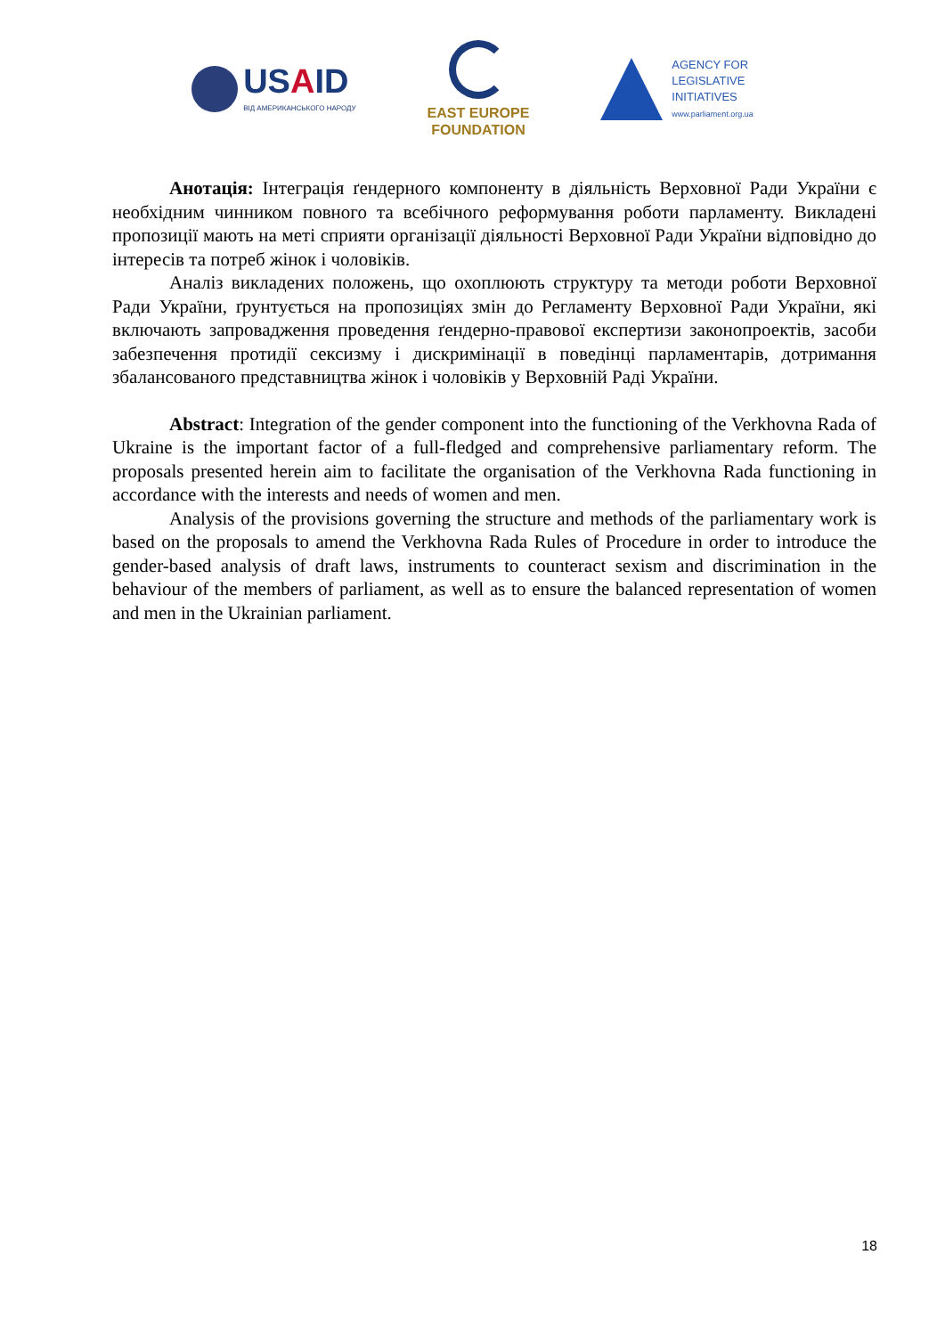USAID
ВІД АМЕРИКАНСЬКОГО НАРОДУ
EAST EUROPE
FOUNDATION
AGENCY FOR
LEGISLATIVE
INITIATIVES
www.parliament.org.ua
Анотація: Інтеграція ґендерного компоненту в діяльність Верховної Ради України є необхідним чинником повного та всебічного реформування роботи парламенту. Викладені пропозиції мають на меті сприяти організації діяльності Верховної Ради України відповідно до інтересів та потреб жінок і чоловіків.
Аналіз викладених положень, що охоплюють структуру та методи роботи Верховної Ради України, ґрунтується на пропозиціях змін до Регламенту Верховної Ради України, які включають запровадження проведення ґендерно-правової експертизи законопроектів, засоби забезпечення протидії сексизму і дискримінації в поведінці парламентарів, дотримання збалансованого представництва жінок і чоловіків у Верховній Раді України.
Abstract: Integration of the gender component into the functioning of the Verkhovna Rada of Ukraine is the important factor of a full-fledged and comprehensive parliamentary reform. The proposals presented herein aim to facilitate the organisation of the Verkhovna Rada functioning in accordance with the interests and needs of women and men.
Analysis of the provisions governing the structure and methods of the parliamentary work is based on the proposals to amend the Verkhovna Rada Rules of Procedure in order to introduce the gender-based analysis of draft laws, instruments to counteract sexism and discrimination in the behaviour of the members of parliament, as well as to ensure the balanced representation of women and men in the Ukrainian parliament.
18